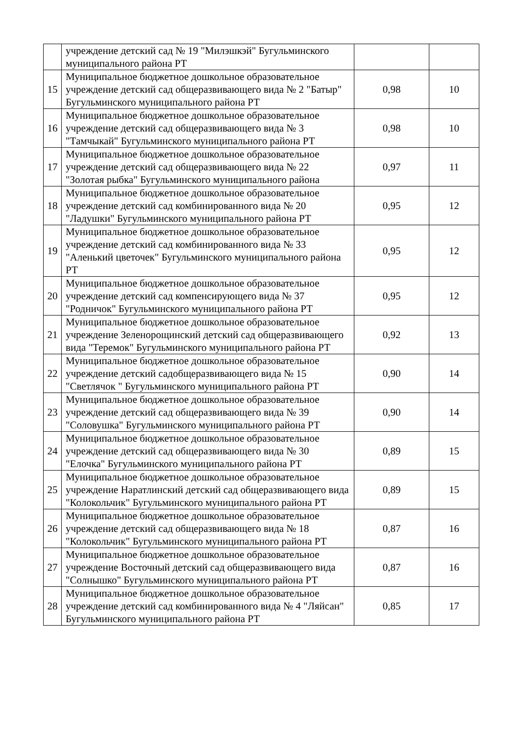| | учреждение детский сад № 19 "Милэшкэй" Бугульминского муниципального района РТ | | |
| 15 | Муниципальное бюджетное дошкольное образовательное учреждение детский сад общеразвивающего вида № 2 "Батыр" Бугульминского муниципального района РТ | 0,98 | 10 |
| 16 | Муниципальное бюджетное дошкольное образовательное учреждение детский сад общеразвивающего вида № 3 "Тамчыкай" Бугульминского муниципального района РТ | 0,98 | 10 |
| 17 | Муниципальное бюджетное дошкольное образовательное учреждение детский сад общеразвивающего вида № 22 "Золотая рыбка" Бугульминского муниципального района | 0,97 | 11 |
| 18 | Муниципальное бюджетное дошкольное образовательное учреждение детский сад комбинированного вида № 20 "Ладушки" Бугульминского муниципального района РТ | 0,95 | 12 |
| 19 | Муниципальное бюджетное дошкольное образовательное учреждение детский сад комбинированного вида № 33 "Аленький цветочек" Бугульминского муниципального района РТ | 0,95 | 12 |
| 20 | Муниципальное бюджетное дошкольное образовательное учреждение детский сад компенсирующего вида № 37 "Родничок" Бугульминского муниципального района РТ | 0,95 | 12 |
| 21 | Муниципальное бюджетное дошкольное образовательное учреждение Зеленорощинский детский сад общеразвивающего вида "Теремок" Бугульминского муниципального района РТ | 0,92 | 13 |
| 22 | Муниципальное бюджетное дошкольное образовательное учреждение детский садобщеразвивающего вида № 15 "Светлячок " Бугульминского муниципального района РТ | 0,90 | 14 |
| 23 | Муниципальное бюджетное дошкольное образовательное учреждение детский сад общеразвивающего вида № 39 "Соловушка" Бугульминского муниципального района РТ | 0,90 | 14 |
| 24 | Муниципальное бюджетное дошкольное образовательное учреждение детский сад общеразвивающего вида № 30 "Елочка" Бугульминского муниципального района РТ | 0,89 | 15 |
| 25 | Муниципальное бюджетное дошкольное образовательное учреждение Наратлинский детский сад общеразвивающего вида "Колокольчик" Бугульминского муниципального района РТ | 0,89 | 15 |
| 26 | Муниципальное бюджетное дошкольное образовательное учреждение детский сад общеразвивающего вида № 18 "Колокольчик" Бугульминского муниципального района РТ | 0,87 | 16 |
| 27 | Муниципальное бюджетное дошкольное образовательное учреждение Восточный детский сад общеразвивающего вида "Солнышко" Бугульминского муниципального района РТ | 0,87 | 16 |
| 28 | Муниципальное бюджетное дошкольное образовательное учреждение детский сад комбинированного вида № 4 "Ляйсан" Бугульминского муниципального района РТ | 0,85 | 17 |